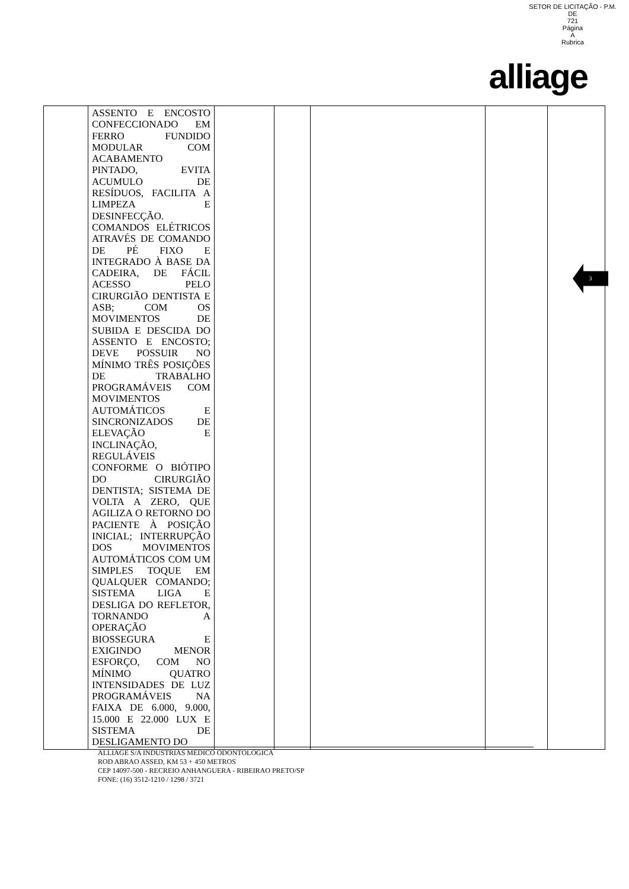SETOR DE LICITAÇÃO - P.M. DE
721
Página
A
Rubrica
alliage
3
| | ASSENTO E ENCOSTO CONFECCIONADO EM FERRO FUNDIDO MODULAR COM ACABAMENTO PINTADO, EVITA ACUMULO DE RESÍDUOS, FACILITA A LIMPEZA E DESINFECÇÃO. COMANDOS ELÉTRICOS ATRAVÉS DE COMANDO DE PÉ FIXO E INTEGRADO À BASE DA CADEIRA, DE FÁCIL ACESSO PELO CIRURGIÃO DENTISTA E ASB; COM OS MOVIMENTOS DE SUBIDA E DESCIDA DO ASSENTO E ENCOSTO; DEVE POSSUIR NO MÍNIMO TRÊS POSIÇÕES DE TRABALHO PROGRAMÁVEIS COM MOVIMENTOS AUTOMÁTICOS E SINCRONIZADOS DE ELEVAÇÃO E INCLINAÇÃO, REGULÁVEIS CONFORME O BIÓTIPO DO CIRURGIÃO DENTISTA; SISTEMA DE VOLTA A ZERO, QUE AGILIZA O RETORNO DO PACIENTE À POSIÇÃO INICIAL; INTERRUPÇÃO DOS MOVIMENTOS AUTOMÁTICOS COM UM SIMPLES TOQUE EM QUALQUER COMANDO; SISTEMA LIGA E DESLIGA DO REFLETOR, TORNANDO A OPERAÇÃO BIOSSEGURA E EXIGINDO MENOR ESFORÇO, COM NO MÍNIMO QUATRO INTENSIDADES DE LUZ PROGRAMÁVEIS NA FAIXA DE 6.000, 9.000, 15.000 E 22.000 LUX E SISTEMA DE DESLIGAMENTO DO | | | | | |
ALLIAGE S/A INDUSTRIAS MÉDICO ODONTOLÓGICA
ROD ABRAO ASSED, KM 53 + 450 METROS
CEP 14097-500 - RECREIO ANHANGUERA - RIBEIRAO PRETO/SP
FONE: (16) 3512-1210 / 1298 / 3721